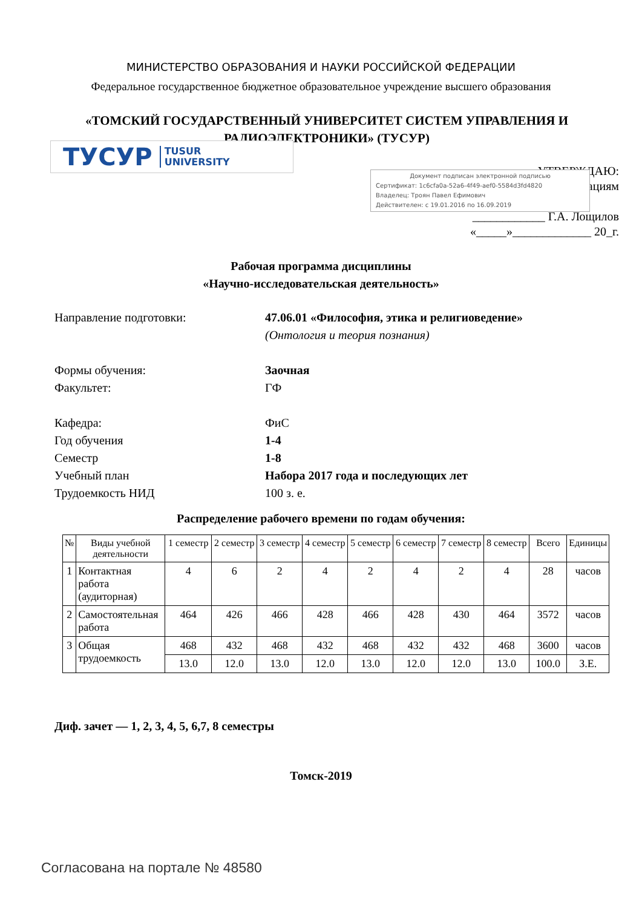МИНИСТЕРСТВО ОБРАЗОВАНИЯ И НАУКИ РОССИЙСКОЙ ФЕДЕРАЦИИ
Федеральное государственное бюджетное образовательное учреждение высшего образования
«ТОМСКИЙ ГОСУДАРСТВЕННЫЙ УНИВЕРСИТЕТ СИСТЕМ УПРАВЛЕНИЯ И РАДИОЭЛЕКТРОНИКИ» (ТУСУР)
ТУСУР TUSUR
UNIVERSITY
УТВЕРЖДАЮ:
вациям
____________ Г.А. Лощилов
«_____»_____________ 20_г.
Документ подписан электронной подписью
Сертификат: 1c6cfa0a-52a6-4f49-aef0-5584d3fd4820
Владелец: Троян Павел Ефимович
Действителен: с 19.01.2016 по 16.09.2019
Рабочая программа дисциплины
«Научно-исследовательская деятельность»
| Направление подготовки: | 47.06.01 «Философия, этика и религиоведение» (Онтология и теория познания) |
| Формы обучения: | Заочная |
| Факультет: | ГФ |
| Кафедра: | ФиС |
| Год обучения | 1-4 |
| Семестр | 1-8 |
| Учебный план | Набора 2017 года и последующих лет |
| Трудоемкость НИД | 100 з. е. |
Распределение рабочего времени по годам обучения:
| № | Виды учебной деятельности | 1 семестр | 2 семестр | 3 семестр | 4 семестр | 5 семестр | 6 семестр | 7 семестр | 8 семестр | Всего | Единицы |
| --- | --- | --- | --- | --- | --- | --- | --- | --- | --- | --- | --- |
| 1 | Контактная работа (аудиторная) | 4 | 6 | 2 | 4 | 2 | 4 | 2 | 4 | 28 | часов |
| 2 | Самостоятельная работа | 464 | 426 | 466 | 428 | 466 | 428 | 430 | 464 | 3572 | часов |
| 3 | Общая трудоемкость | 468 | 432 | 468 | 432 | 468 | 432 | 432 | 468 | 3600 | часов |
| | | 13.0 | 12.0 | 13.0 | 12.0 | 13.0 | 12.0 | 12.0 | 13.0 | 100.0 | З.Е. |
Диф. зачет — 1, 2, 3, 4, 5, 6,7, 8 семестры
Томск-2019
Согласована на портале № 48580